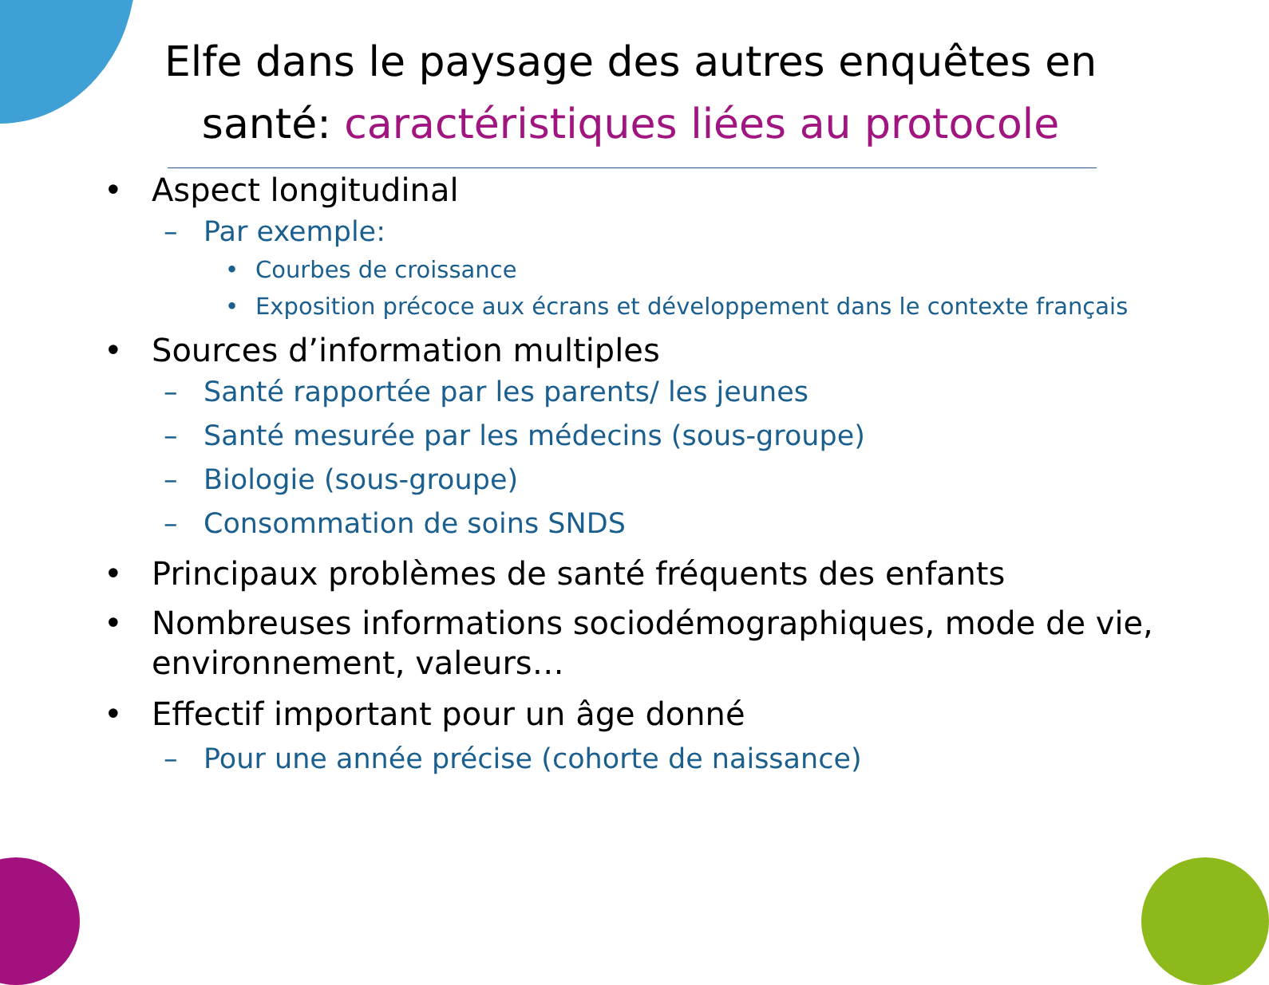Elfe dans le paysage des autres enquêtes en santé: caractéristiques liées au protocole
• Aspect longitudinal
– Par exemple:
• Courbes de croissance
• Exposition précoce aux écrans et développement dans le contexte français
• Sources d’information multiples
– Santé rapportée par les parents/ les jeunes
– Santé mesurée par les médecins (sous-groupe)
– Biologie (sous-groupe)
– Consommation de soins SNDS
• Principaux problèmes de santé fréquents des enfants
• Nombreuses informations sociodémographiques, mode de vie, environnement, valeurs…
• Effectif important pour un âge donné
– Pour une année précise (cohorte de naissance)